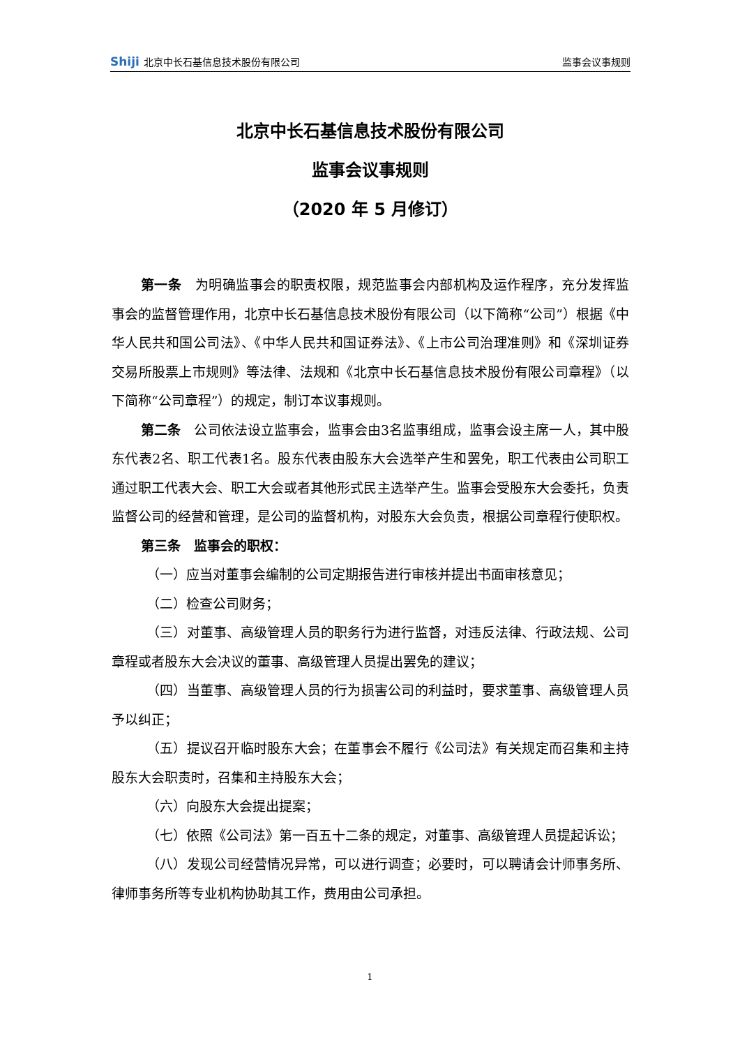Shiji 北京中长石基信息技术股份有限公司 监事会议事规则
北京中长石基信息技术股份有限公司
监事会议事规则
（2020 年 5 月修订）
第一条　为明确监事会的职责权限，规范监事会内部机构及运作程序，充分发挥监事会的监督管理作用，北京中长石基信息技术股份有限公司（以下简称“公司”）根据《中华人民共和国公司法》、《中华人民共和国证券法》、《上市公司治理准则》和《深圳证券交易所股票上市规则》等法律、法规和《北京中长石基信息技术股份有限公司章程》（以下简称“公司章程”）的规定，制订本议事规则。
第二条　公司依法设立监事会，监事会由3名监事组成，监事会设主席一人，其中股东代表2名、职工代表1名。股东代表由股东大会选举产生和罢免，职工代表由公司职工通过职工代表大会、职工大会或者其他形式民主选举产生。监事会受股东大会委托，负责监督公司的经营和管理，是公司的监督机构，对股东大会负责，根据公司章程行使职权。
第三条　监事会的职权：
（一）应当对董事会编制的公司定期报告进行审核并提出书面审核意见；
（二）检查公司财务；
（三）对董事、高级管理人员的职务行为进行监督，对违反法律、行政法规、公司章程或者股东大会决议的董事、高级管理人员提出罢免的建议；
（四）当董事、高级管理人员的行为损害公司的利益时，要求董事、高级管理人员予以纠正；
（五）提议召开临时股东大会；在董事会不履行《公司法》有关规定而召集和主持股东大会职责时，召集和主持股东大会；
（六）向股东大会提出提案；
（七）依照《公司法》第一百五十二条的规定，对董事、高级管理人员提起诉讼；
（八）发现公司经营情况异常，可以进行调查；必要时，可以聘请会计师事务所、律师事务所等专业机构协助其工作，费用由公司承担。
1